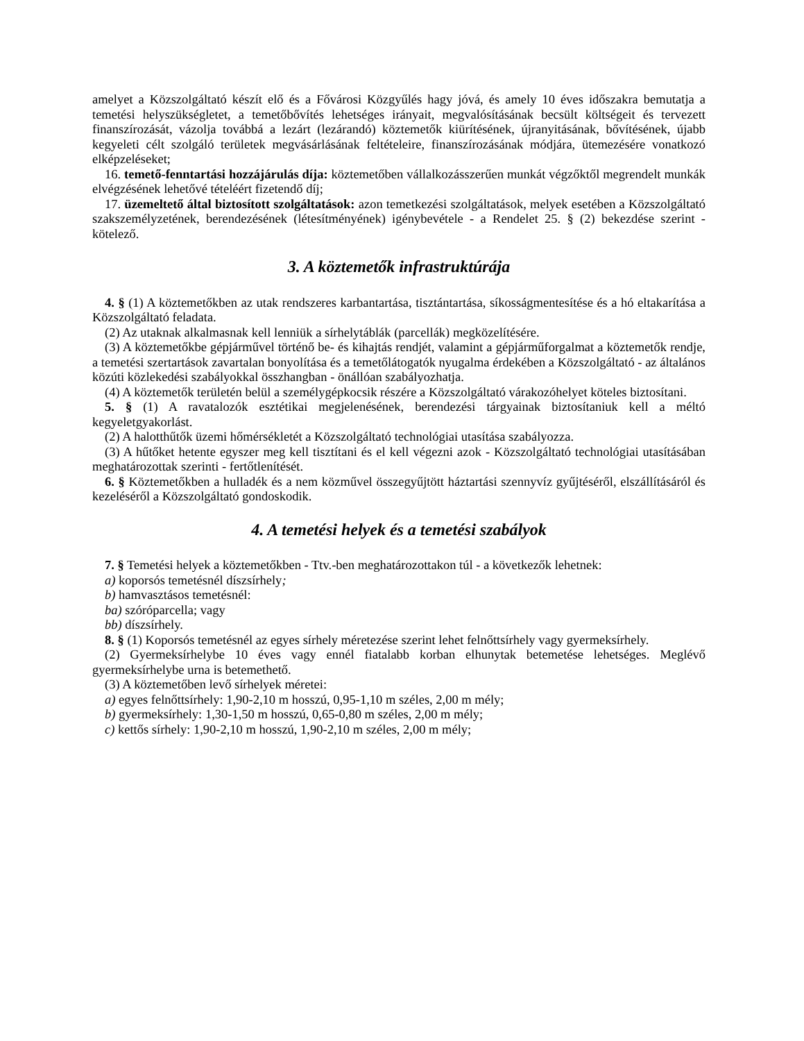amelyet a Közszolgáltató készít elő és a Fővárosi Közgyűlés hagy jóvá, és amely 10 éves időszakra bemutatja a temetési helyszükségletet, a temetőbővítés lehetséges irányait, megvalósításának becsült költségeit és tervezett finanszírozását, vázolja továbbá a lezárt (lezárandó) köztemetők kiürítésének, újranyitásának, bővítésének, újabb kegyeleti célt szolgáló területek megvásárlásának feltételeire, finanszírozásának módjára, ütemezésére vonatkozó elképzeléseket;
16. temető-fenntartási hozzájárulás díja: köztemetőben vállalkozásszerűen munkát végzőktől megrendelt munkák elvégzésének lehetővé tételéért fizetendő díj;
17. üzemeltető által biztosított szolgáltatások: azon temetkezési szolgáltatások, melyek esetében a Közszolgáltató szakszemélyzetének, berendezésének (létesítményének) igénybevétele - a Rendelet 25. § (2) bekezdése szerint - kötelező.
3. A köztemetők infrastruktúrája
4. § (1) A köztemetőkben az utak rendszeres karbantartása, tisztántartása, síkosságmentesítése és a hó eltakarítása a Közszolgáltató feladata.
(2) Az utaknak alkalmasnak kell lenniük a sírhelytáblák (parcellák) megközelítésére.
(3) A köztemetőkbe gépjárművel történő be- és kihajtás rendjét, valamint a gépjárműforgalmat a köztemetők rendje, a temetési szertartások zavartalan bonyolítása és a temetőlátogatók nyugalma érdekében a Közszolgáltató - az általános közúti közlekedési szabályokkal összhangban - önállóan szabályozhatja.
(4) A köztemetők területén belül a személygépkocsik részére a Közszolgáltató várakozóhelyet köteles biztosítani.
5. § (1) A ravatalozók esztétikai megjelenésének, berendezési tárgyainak biztosítaniuk kell a méltó kegyeletgyakorlást.
(2) A halotthűtők üzemi hőmérsékletét a Közszolgáltató technológiai utasítása szabályozza.
(3) A hűtőket hetente egyszer meg kell tisztítani és el kell végezni azok - Közszolgáltató technológiai utasításában meghatározottak szerinti - fertőtlenítését.
6. § Köztemetőkben a hulladék és a nem közművel összegyűjtött háztartási szennyvíz gyűjtéséről, elszállításáról és kezeléséről a Közszolgáltató gondoskodik.
4. A temetési helyek és a temetési szabályok
7. § Temetési helyek a köztemetőkben - Ttv.-ben meghatározottakon túl - a következők lehetnek:
a) koporsós temetésnél díszsírhely;
b) hamvasztásos temetésnél:
ba) szóróparcella; vagy
bb) díszsírhely.
8. § (1) Koporsós temetésnél az egyes sírhely méretezése szerint lehet felnőttsírhely vagy gyermeksírhely.
(2) Gyermeksírhelybe 10 éves vagy ennél fiatalabb korban elhunytak betemetése lehetséges. Meglévő gyermeksírhelybe urna is betemethető.
(3) A köztemetőben levő sírhelyek méretei:
a) egyes felnőttsírhely: 1,90-2,10 m hosszú, 0,95-1,10 m széles, 2,00 m mély;
b) gyermeksírhely: 1,30-1,50 m hosszú, 0,65-0,80 m széles, 2,00 m mély;
c) kettős sírhely: 1,90-2,10 m hosszú, 1,90-2,10 m széles, 2,00 m mély;